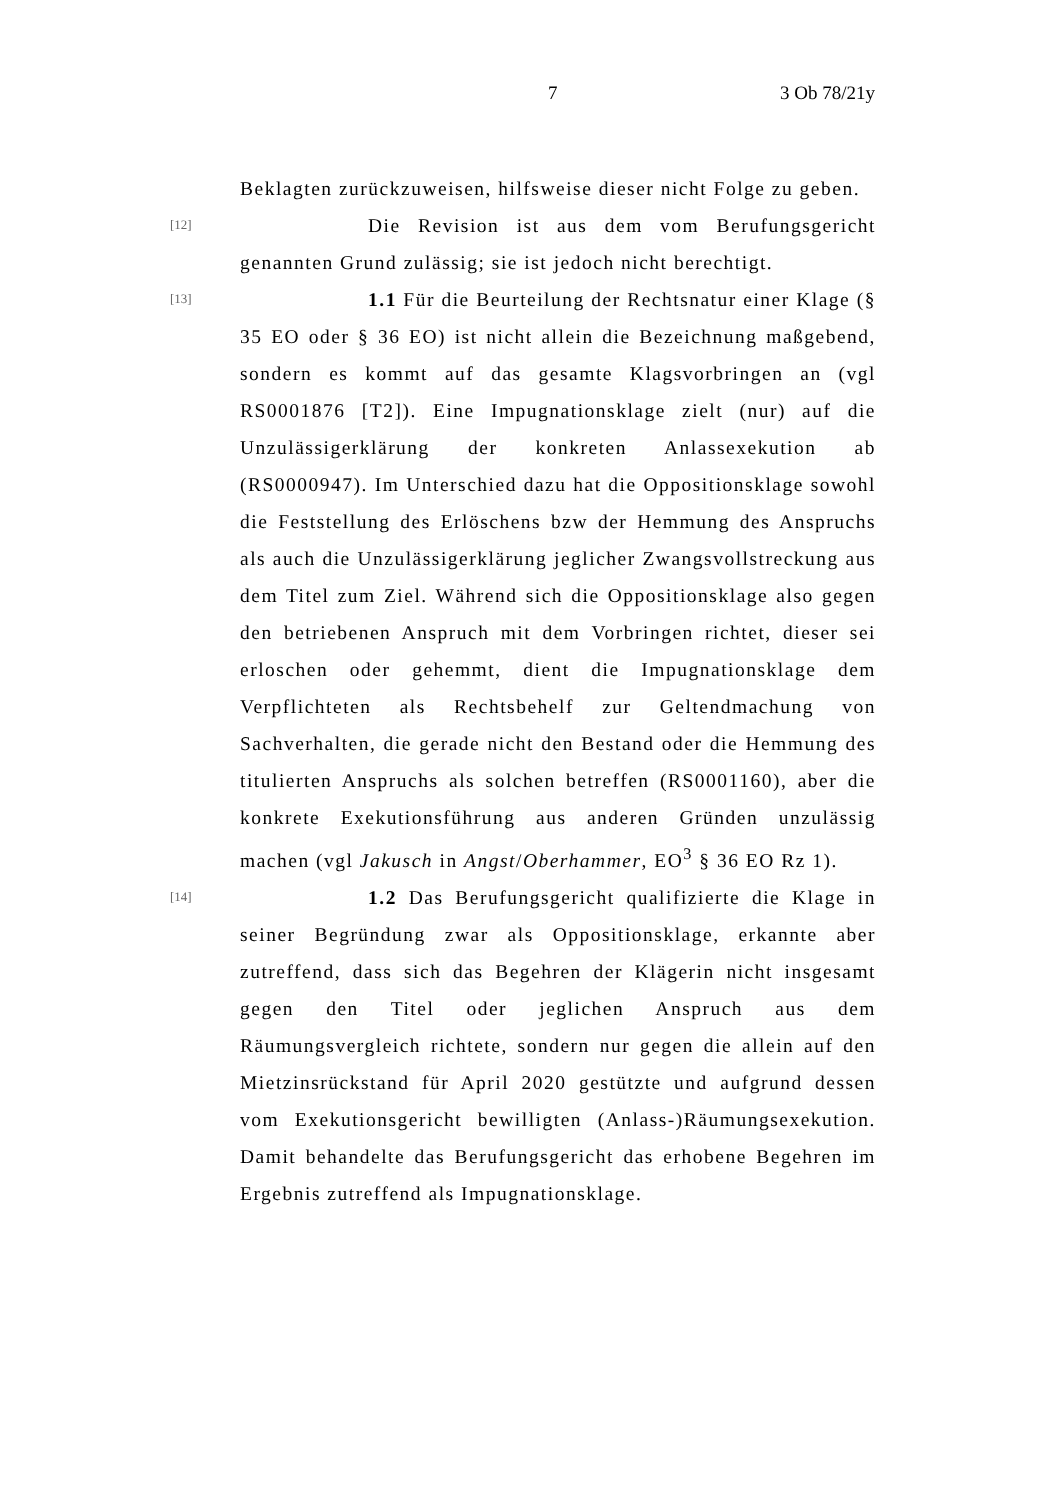7 3 Ob 78/21y
Beklagten zurückzuweisen, hilfsweise dieser nicht Folge zu geben.
[12]
Die Revision ist aus dem vom Berufungsgericht genannten Grund zulässig; sie ist jedoch nicht berechtigt.
[13]
1.1 Für die Beurteilung der Rechtsnatur einer Klage (§ 35 EO oder § 36 EO) ist nicht allein die Bezeichnung maßgebend, sondern es kommt auf das gesamte Klagsvorbringen an (vgl RS0001876 [T2]). Eine Impugnationsklage zielt (nur) auf die Unzulässigerklärung der konkreten Anlassexekution ab (RS0000947). Im Unterschied dazu hat die Oppositionsklage sowohl die Feststellung des Erlöschens bzw der Hemmung des Anspruchs als auch die Unzulässigerklärung jeglicher Zwangsvollstreckung aus dem Titel zum Ziel. Während sich die Oppositionsklage also gegen den betriebenen Anspruch mit dem Vorbringen richtet, dieser sei erloschen oder gehemmt, dient die Impugnationsklage dem Verpflichteten als Rechtsbehelf zur Geltendmachung von Sachverhalten, die gerade nicht den Bestand oder die Hemmung des titulierten Anspruchs als solchen betreffen (RS0001160), aber die konkrete Exekutionsführung aus anderen Gründen unzulässig machen (vgl Jakusch in Angst/Oberhammer, EO<sup>3</sup> § 36 EO Rz 1).
[14]
1.2 Das Berufungsgericht qualifizierte die Klage in seiner Begründung zwar als Oppositionsklage, erkannte aber zutreffend, dass sich das Begehren der Klägerin nicht insgesamt gegen den Titel oder jeglichen Anspruch aus dem Räumungsvergleich richtete, sondern nur gegen die allein auf den Mietzinsrückstand für April 2020 gestützte und aufgrund dessen vom Exekutionsgericht bewilligten (Anlass-)Räumungsexekution. Damit behandelte das Berufungsgericht das erhobene Begehren im Ergebnis zutreffend als Impugnationsklage.